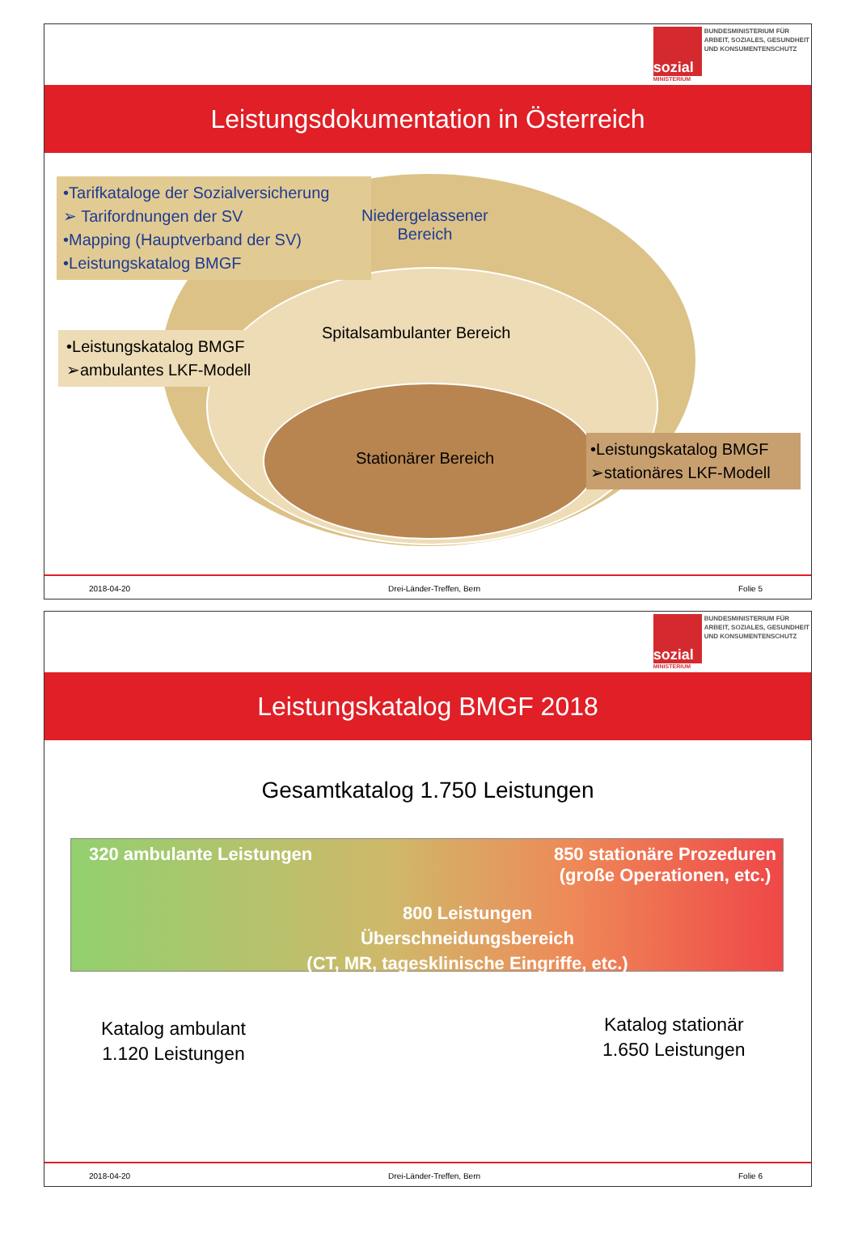sozial
MINISTERIUM
BUNDESMINISTERIUM FÜR
ARBEIT, SOZIALES, GESUNDHEIT
UND KONSUMENTENSCHUTZ
Leistungsdokumentation in Österreich
•Tarifkataloge der Sozialversicherung
➢ Tarifordnungen der SV
•Mapping (Hauptverband der SV)
•Leistungskatalog BMGF
Niedergelassener
Bereich
Spitalsambulanter Bereich
•Leistungskatalog BMGF
➢ambulantes LKF-Modell
Stationärer Bereich
•Leistungskatalog BMGF
➢stationäres LKF-Modell
2018-04-20 Drei-Länder-Treffen, Bern Folie 5
sozial
MINISTERIUM
BUNDESMINISTERIUM FÜR
ARBEIT, SOZIALES, GESUNDHEIT
UND KONSUMENTENSCHUTZ
Leistungskatalog BMGF 2018
Gesamtkatalog 1.750 Leistungen
320 ambulante Leistungen
850 stationäre Prozeduren
(große Operationen, etc.)
800 Leistungen
Überschneidungsbereich
(CT, MR, tagesklinische Eingriffe, etc.)
Katalog ambulant
1.120 Leistungen
Katalog stationär
1.650 Leistungen
2018-04-20 Drei-Länder-Treffen, Bern Folie 6